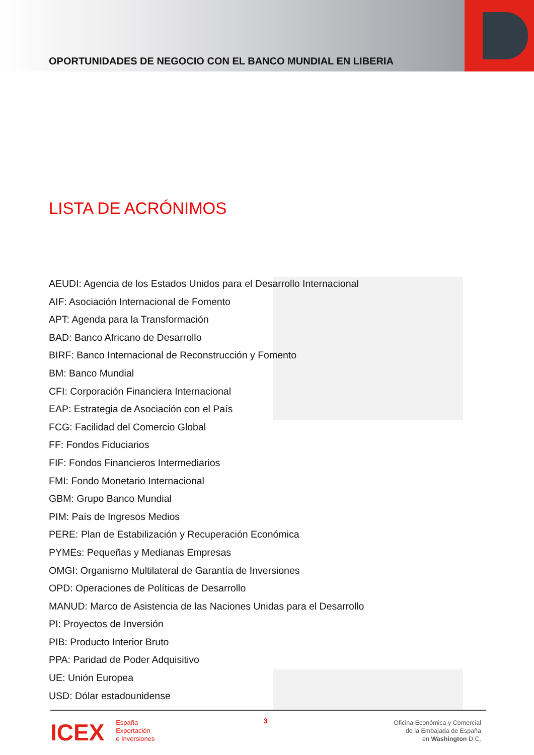OPORTUNIDADES DE NEGOCIO CON EL BANCO MUNDIAL EN LIBERIA
LISTA DE ACRÓNIMOS
AEUDI: Agencia de los Estados Unidos para el Desarrollo Internacional
AIF: Asociación Internacional de Fomento
APT: Agenda para la Transformación
BAD: Banco Africano de Desarrollo
BIRF: Banco Internacional de Reconstrucción y Fomento
BM: Banco Mundial
CFI: Corporación Financiera Internacional
EAP: Estrategia de Asociación con el País
FCG: Facilidad del Comercio Global
FF: Fondos Fiduciarios
FIF: Fondos Financieros Intermediarios
FMI: Fondo Monetario Internacional
GBM: Grupo Banco Mundial
PIM: País de Ingresos Medios
PERE: Plan de Estabilización y Recuperación Económica
PYMEs: Pequeñas y Medianas Empresas
OMGI: Organismo Multilateral de Garantía de Inversiones
OPD: Operaciones de Políticas de Desarrollo
MANUD: Marco de Asistencia de las Naciones Unidas para el Desarrollo
PI: Proyectos de Inversión
PIB: Producto Interior Bruto
PPA: Paridad de Poder Adquisitivo
UE: Unión Europea
USD: Dólar estadounidense
ICEX España
Exportación
e Inversiones
3
Oficina Económica y Comercial
de la Embajada de España
en Washington D.C.